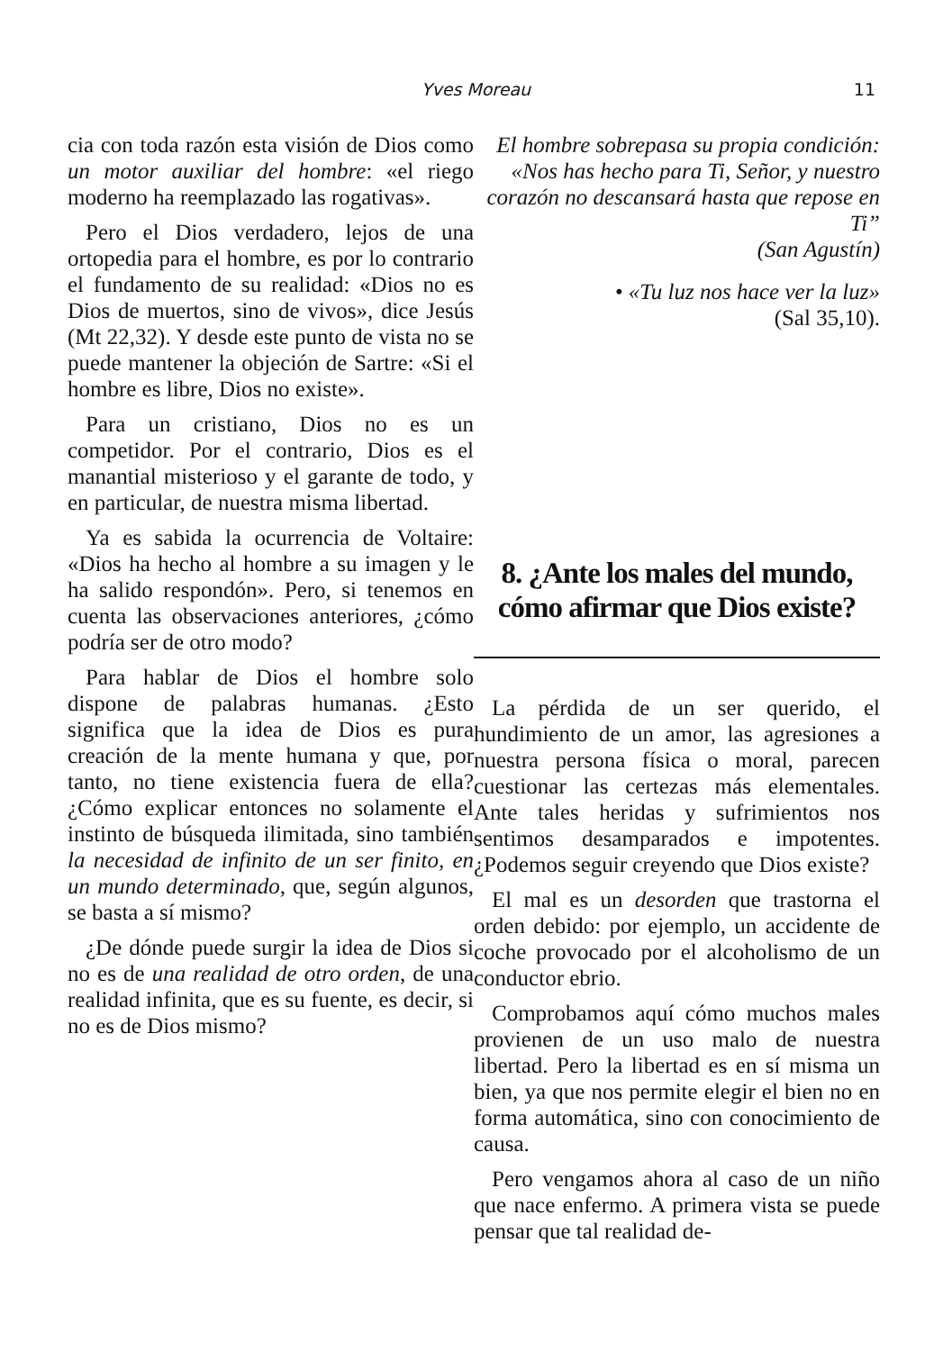Yves Moreau
11
cia con toda razón esta visión de Dios como un motor auxiliar del hombre: «el riego moderno ha reemplazado las rogativas».
Pero el Dios verdadero, lejos de una ortopedia para el hombre, es por lo contrario el fundamento de su realidad: «Dios no es Dios de muertos, sino de vivos», dice Jesús (Mt 22,32). Y desde este punto de vista no se puede mantener la objeción de Sartre: «Si el hombre es libre, Dios no existe».
Para un cristiano, Dios no es un competidor. Por el contrario, Dios es el manantial misterioso y el garante de todo, y en particular, de nuestra misma libertad.
Ya es sabida la ocurrencia de Voltaire: «Dios ha hecho al hombre a su imagen y le ha salido respondón». Pero, si tenemos en cuenta las observaciones anteriores, ¿cómo podría ser de otro modo?
Para hablar de Dios el hombre solo dispone de palabras humanas. ¿Esto significa que la idea de Dios es pura creación de la mente humana y que, por tanto, no tiene existencia fuera de ella? ¿Cómo explicar entonces no solamente el instinto de búsqueda ilimitada, sino también la necesidad de infinito de un ser finito, en un mundo determinado, que, según algunos, se basta a sí mismo?
¿De dónde puede surgir la idea de Dios si no es de una realidad de otro orden, de una realidad infinita, que es su fuente, es decir, si no es de Dios mismo?
El hombre sobrepasa su propia condición: «Nos has hecho para Ti, Señor, y nuestro corazón no descansará hasta que repose en Ti”
(San Agustín)
• «Tu luz nos hace ver la luz»
(Sal 35,10).
8. ¿Ante los males del mundo, cómo afirmar que Dios existe?
La pérdida de un ser querido, el hundimiento de un amor, las agresiones a nuestra persona física o moral, parecen cuestionar las certezas más elementales. Ante tales heridas y sufrimientos nos sentimos desamparados e impotentes. ¿Podemos seguir creyendo que Dios existe?
El mal es un desorden que trastorna el orden debido: por ejemplo, un accidente de coche provocado por el alcoholismo de un conductor ebrio.
Comprobamos aquí cómo muchos males provienen de un uso malo de nuestra libertad. Pero la libertad es en sí misma un bien, ya que nos permite elegir el bien no en forma automática, sino con conocimiento de causa.
Pero vengamos ahora al caso de un niño que nace enfermo. A primera vista se puede pensar que tal realidad de-